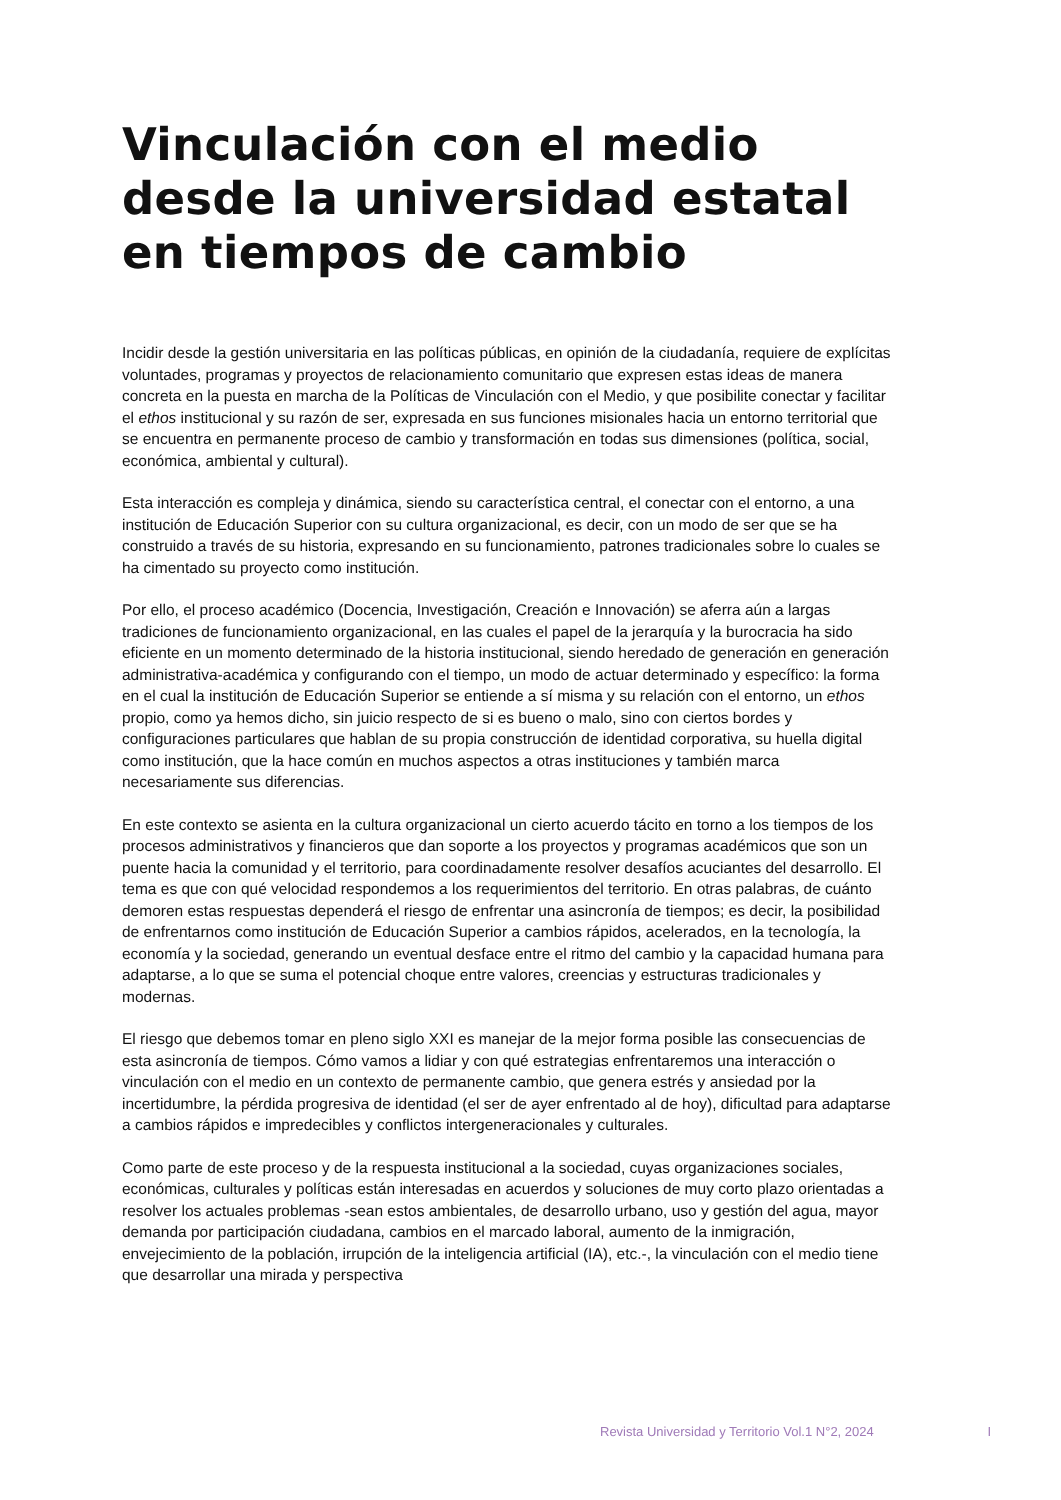Vinculación con el medio desde la universidad estatal en tiempos de cambio
Incidir desde la gestión universitaria en las políticas públicas, en opinión de la ciudadanía, requiere de explícitas voluntades, programas y proyectos de relacionamiento comunitario que expresen estas ideas de manera concreta en la puesta en marcha de la Políticas de Vinculación con el Medio, y que posibilite conectar y facilitar el ethos institucional y su razón de ser, expresada en sus funciones misionales hacia un entorno territorial que se encuentra en permanente proceso de cambio y transformación en todas sus dimensiones (política, social, económica, ambiental y cultural).
Esta interacción es compleja y dinámica, siendo su característica central, el conectar con el entorno, a una institución de Educación Superior con su cultura organizacional, es decir, con un modo de ser que se ha construido a través de su historia, expresando en su funcionamiento, patrones tradicionales sobre lo cuales se ha cimentado su proyecto como institución.
Por ello, el proceso académico (Docencia, Investigación, Creación e Innovación) se aferra aún a largas tradiciones de funcionamiento organizacional, en las cuales el papel de la jerarquía y la burocracia ha sido eficiente en un momento determinado de la historia institucional, siendo heredado de generación en generación administrativa-académica y configurando con el tiempo, un modo de actuar determinado y específico: la forma en el cual la institución de Educación Superior se entiende a sí misma y su relación con el entorno, un ethos propio, como ya hemos dicho, sin juicio respecto de si es bueno o malo, sino con ciertos bordes y configuraciones particulares que hablan de su propia construcción de identidad corporativa, su huella digital como institución, que la hace común en muchos aspectos a otras instituciones y también marca necesariamente sus diferencias.
En este contexto se asienta en la cultura organizacional un cierto acuerdo tácito en torno a los tiempos de los procesos administrativos y financieros que dan soporte a los proyectos y programas académicos que son un puente hacia la comunidad y el territorio, para coordinadamente resolver desafíos acuciantes del desarrollo. El tema es que con qué velocidad respondemos a los requerimientos del territorio. En otras palabras, de cuánto demoren estas respuestas dependerá el riesgo de enfrentar una asincronía de tiempos; es decir, la posibilidad de enfrentarnos como institución de Educación Superior a cambios rápidos, acelerados, en la tecnología, la economía y la sociedad, generando un eventual desface entre el ritmo del cambio y la capacidad humana para adaptarse, a lo que se suma el potencial choque entre valores, creencias y estructuras tradicionales y modernas.
El riesgo que debemos tomar en pleno siglo XXI es manejar de la mejor forma posible las consecuencias de esta asincronía de tiempos. Cómo vamos a lidiar y con qué estrategias enfrentaremos una interacción o vinculación con el medio en un contexto de permanente cambio, que genera estrés y ansiedad por la incertidumbre, la pérdida progresiva de identidad (el ser de ayer enfrentado al de hoy), dificultad para adaptarse a cambios rápidos e impredecibles y conflictos intergeneracionales y culturales.
Como parte de este proceso y de la respuesta institucional a la sociedad, cuyas organizaciones sociales, económicas, culturales y políticas están interesadas en acuerdos y soluciones de muy corto plazo orientadas a resolver los actuales problemas -sean estos ambientales, de desarrollo urbano, uso y gestión del agua, mayor demanda por participación ciudadana, cambios en el marcado laboral, aumento de la inmigración, envejecimiento de la población, irrupción de la inteligencia artificial (IA), etc.-, la vinculación con el medio tiene que desarrollar una mirada y perspectiva
Revista Universidad y Territorio Vol.1 N°2, 2024 I